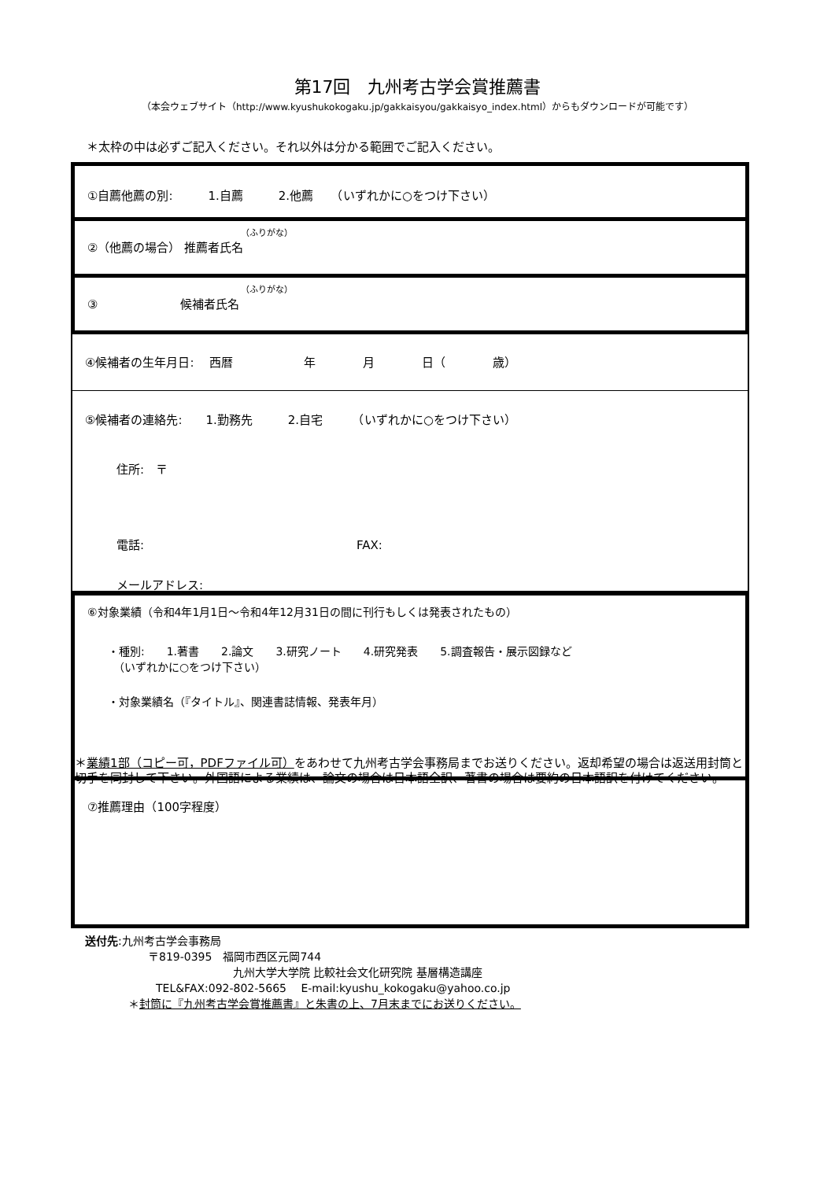第17回　九州考古学会賞推薦書
（本会ウェブサイト（http://www.kyushukokogaku.jp/gakkaisyou/gakkaisyo_index.html）からもダウンロードが可能です）
＊太枠の中は必ずご記入ください。それ以外は分かる範囲でご記入ください。
①自薦他薦の別:　　　1.自薦　　　2.他薦　　（いずれかに○をつけ下さい）
（ふりがな）
②（他薦の場合） 推薦者氏名
（ふりがな）
③　　　　　　　候補者氏名
④候補者の生年月日:　 西暦　　　　　　年　　　　月　　　　日（　　　　歳）
⑤候補者の連絡先:　　1.勤務先　　　2.自宅　　　（いずれかに○をつけ下さい）
住所:　〒
電話:　　　　　　　　　　　　　　　　　　FAX:
メールアドレス:
⑥対象業績（令和4年1月1日～令和4年12月31日の間に刊行もしくは発表されたもの）
・種別:　　1.著書　　2.論文　　3.研究ノート　　4.研究発表　　5.調査報告・展示図録など
　（いずれかに○をつけ下さい）
・対象業績名（『タイトル』、関連書誌情報、発表年月）
＊業績1部（コピー可，PDFファイル可）をあわせて九州考古学会事務局までお送りください。返却希望の場合は返送用封筒と切手を同封して下さい。外国語による業績は、論文の場合は日本語全訳、著書の場合は要約の日本語訳を付けてください。
⑦推薦理由（100字程度）
送付先:九州考古学会事務局
〒819-0395　福岡市西区元岡744
九州大学大学院 比較社会文化研究院 基層構造講座
TEL&FAX:092-802-5665　 E-mail:kyushu_kokogaku@yahoo.co.jp
＊封筒に『九州考古学会賞推薦書』と朱書の上、7月末までにお送りください。